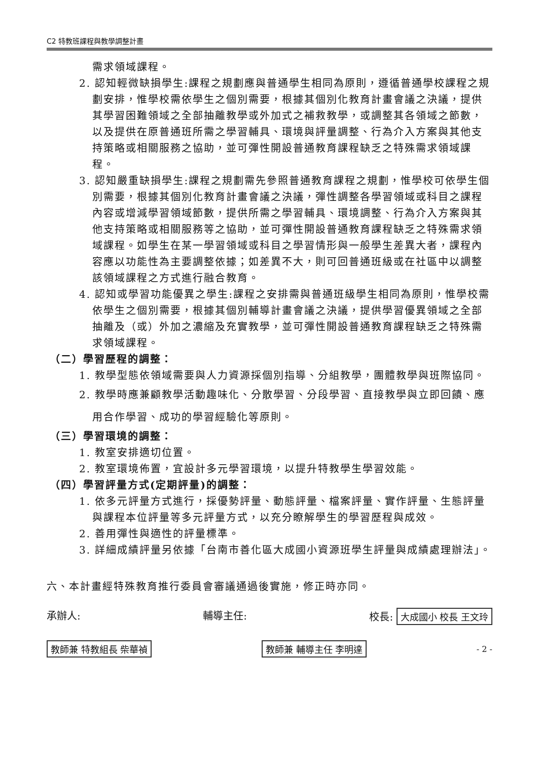C2 特教班課程與教學調整計畫
需求領域課程。
2. 認知輕微缺損學生:課程之規劃應與普通學生相同為原則，遵循普通學校課程之規劃安排，惟學校需依學生之個別需要，根據其個別化教育計畫會議之決議，提供其學習困難領域之全部抽離教學或外加式之補救教學，或調整其各領域之節數，以及提供在原普通班所需之學習輔具、環境與評量調整、行為介入方案與其他支持策略或相關服務之協助，並可彈性開設普通教育課程缺乏之特殊需求領域課程。
3. 認知嚴重缺損學生:課程之規劃需先參照普通教育課程之規劃，惟學校可依學生個別需要，根據其個別化教育計畫會議之決議，彈性調整各學習領域或科目之課程內容或增減學習領域節數，提供所需之學習輔具、環境調整、行為介入方案與其他支持策略或相關服務等之協助，並可彈性開設普通教育課程缺乏之特殊需求領域課程。如學生在某一學習領域或科目之學習情形與一般學生差異大者，課程內容應以功能性為主要調整依據；如差異不大，則可回普通班級或在社區中以調整該領域課程之方式進行融合教育。
4. 認知或學習功能優異之學生:課程之安排需與普通班級學生相同為原則，惟學校需依學生之個別需要，根據其個別輔導計畫會議之決議，提供學習優異領域之全部抽離及（或）外加之濃縮及充實教學，並可彈性開設普通教育課程缺乏之特殊需求領域課程。
（二）學習歷程的調整：
1. 教學型態依領域需要與人力資源採個別指導、分組教學，團體教學與班際協同。
2. 教學時應兼顧教學活動趣味化、分散學習、分段學習、直接教學與立即回饋、應用合作學習、成功的學習經驗化等原則。
（三）學習環境的調整：
1. 教室安排適切位置。
2. 教室環境佈置，宜設計多元學習環境，以提升特教學生學習效能。
（四）學習評量方式(定期評量)的調整：
1. 依多元評量方式進行，採優勢評量、動態評量、檔案評量、實作評量、生態評量與課程本位評量等多元評量方式，以充分瞭解學生的學習歷程與成效。
2. 善用彈性與適性的評量標準。
3. 詳細成績評量另依據「台南市善化區大成國小資源班學生評量與成績處理辦法」。
六、本計畫經特殊教育推行委員會審議通過後實施，修正時亦同。
承辦人: 輔導主任: 校長: 大成國小 校長 王文玲
教師兼 特教組長 柴華禎 教師兼 輔導主任 李明達 - 2 -